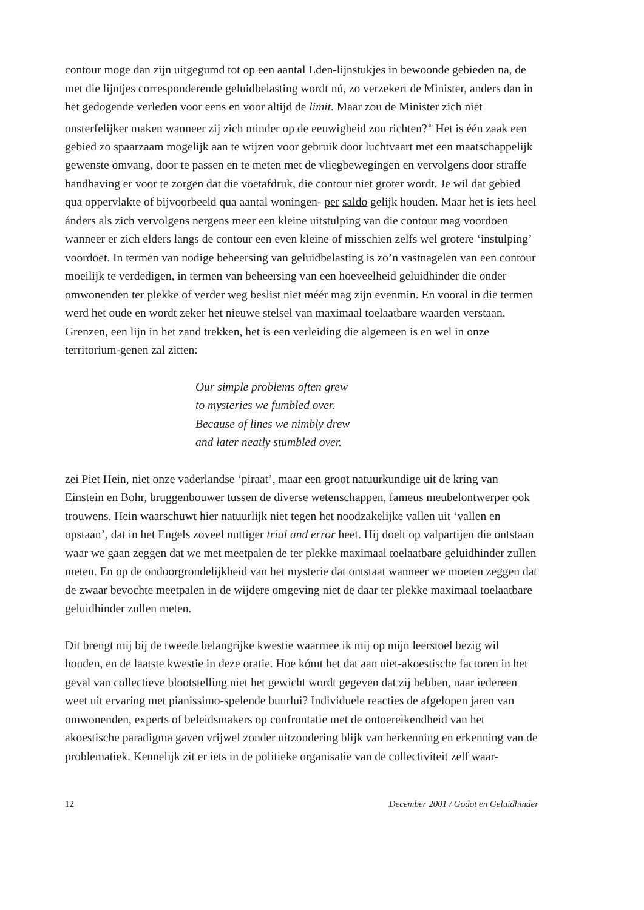contour moge dan zijn uitgegumd tot op een aantal Lden-lijnstukjes in bewoonde gebieden na, de met die lijntjes corresponderende geluidbelasting wordt nú, zo verzekert de Minister, anders dan in het gedogende verleden voor eens en voor altijd de limit. Maar zou de Minister zich niet onsterfelijker maken wanneer zij zich minder op de eeuwigheid zou richten?<sup>30</sup> Het is één zaak een gebied zo spaarzaam mogelijk aan te wijzen voor gebruik door luchtvaart met een maatschappelijk gewenste omvang, door te passen en te meten met de vliegbewegingen en vervolgens door straffe handhaving er voor te zorgen dat die voetafdruk, die contour niet groter wordt. Je wil dat gebied qua oppervlakte of bijvoorbeeld qua aantal woningen- per saldo gelijk houden. Maar het is iets heel ánders als zich vervolgens nergens meer een kleine uitstulping van die contour mag voordoen wanneer er zich elders langs de contour een even kleine of misschien zelfs wel grotere ‘instulping’ voordoet. In termen van nodige beheersing van geluidbelasting is zo’n vastnagelen van een contour moeilijk te verdedigen, in termen van beheersing van een hoeveelheid geluidhinder die onder omwonenden ter plekke of verder weg beslist niet méér mag zijn evenmin. En vooral in die termen werd het oude en wordt zeker het nieuwe stelsel van maximaal toelaatbare waarden verstaan. Grenzen, een lijn in het zand trekken, het is een verleiding die algemeen is en wel in onze territorium-genen zal zitten:
Our simple problems often grew
to mysteries we fumbled over.
Because of lines we nimbly drew
and later neatly stumbled over.
zei Piet Hein, niet onze vaderlandse ‘piraat’, maar een groot natuurkundige uit de kring van Einstein en Bohr, bruggenbouwer tussen de diverse wetenschappen, fameus meubelontwerper ook trouwens. Hein waarschuwt hier natuurlijk niet tegen het noodzakelijke vallen uit ‘vallen en opstaan’, dat in het Engels zoveel nuttiger trial and error heet. Hij doelt op valpartijen die ontstaan waar we gaan zeggen dat we met meetpalen de ter plekke maximaal toelaatbare geluidhinder zullen meten. En op de ondoorgrondelijkheid van het mysterie dat ontstaat wanneer we moeten zeggen dat de zwaar bevochte meetpalen in de wijdere omgeving niet de daar ter plekke maximaal toelaatbare geluidhinder zullen meten.
Dit brengt mij bij de tweede belangrijke kwestie waarmee ik mij op mijn leerstoel bezig wil houden, en de laatste kwestie in deze oratie. Hoe kómt het dat aan niet-akoestische factoren in het geval van collectieve blootstelling niet het gewicht wordt gegeven dat zij hebben, naar iedereen weet uit ervaring met pianissimo-spelende buurlui? Individuele reacties de afgelopen jaren van omwonenden, experts of beleidsmakers op confrontatie met de ontoereikendheid van het akoestische paradigma gaven vrijwel zonder uitzondering blijk van herkenning en erkenning van de problematiek. Kennelijk zit er iets in de politieke organisatie van de collectiviteit zelf waar-
12 December 2001 / Godot en Geluidhinder